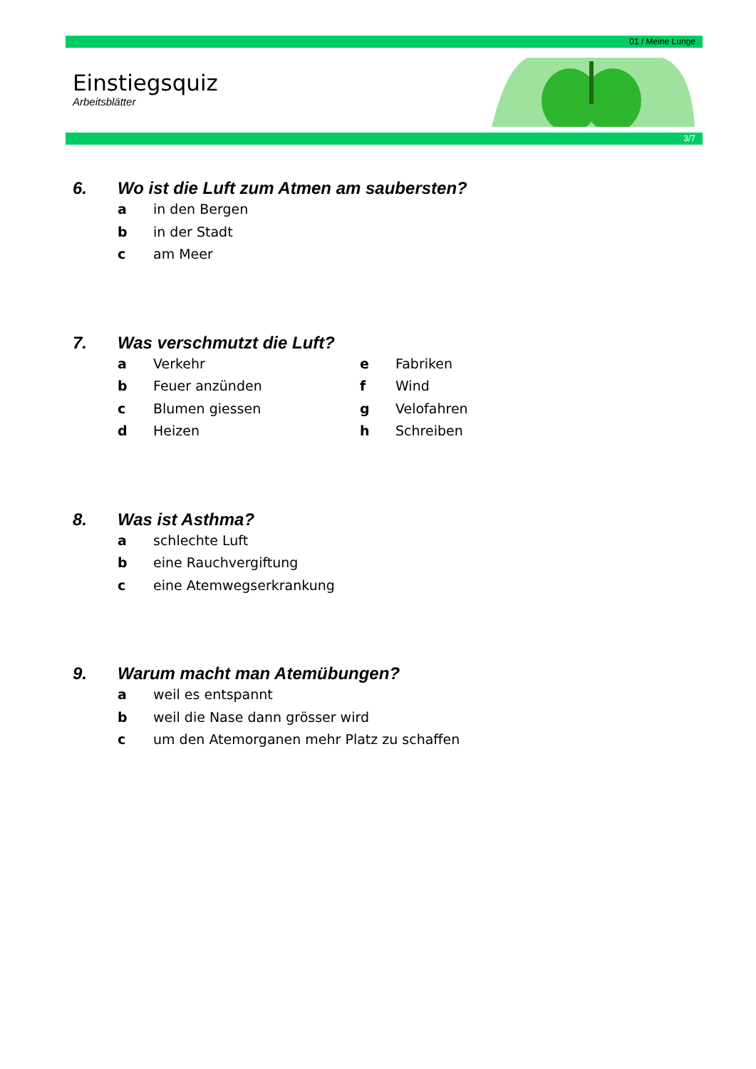01 / Meine Lunge
Einstiegsquiz
Arbeitsblätter
3/7
6. Wo ist die Luft zum Atmen am saubersten?
a in den Bergen
b in der Stadt
c am Meer
7. Was verschmutzt die Luft?
a Verkehr e Fabriken
b Feuer anzünden f Wind
c Blumen giessen g Velofahren
d Heizen h Schreiben
8. Was ist Asthma?
a schlechte Luft
b eine Rauchvergiftung
c eine Atemwegserkrankung
9. Warum macht man Atemübungen?
a weil es entspannt
b weil die Nase dann grösser wird
c um den Atemorganen mehr Platz zu schaffen